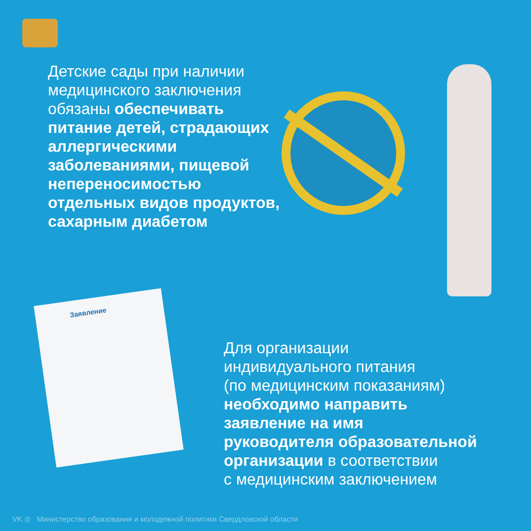Заявление
Детские сады при наличии медицинского заключения обязаны обеспечивать питание детей, страдающих аллергическими заболеваниями, пищевой непереносимостью отдельных видов продуктов, сахарным диабетом
Для организации
индивидуального питания
(по медицинским показаниям)
необходимо направить
заявление на имя
руководителя образовательной
организации в соответствии
с медицинским заключением
VK ◎ Министерство образования и молодежной политики Свердловской области